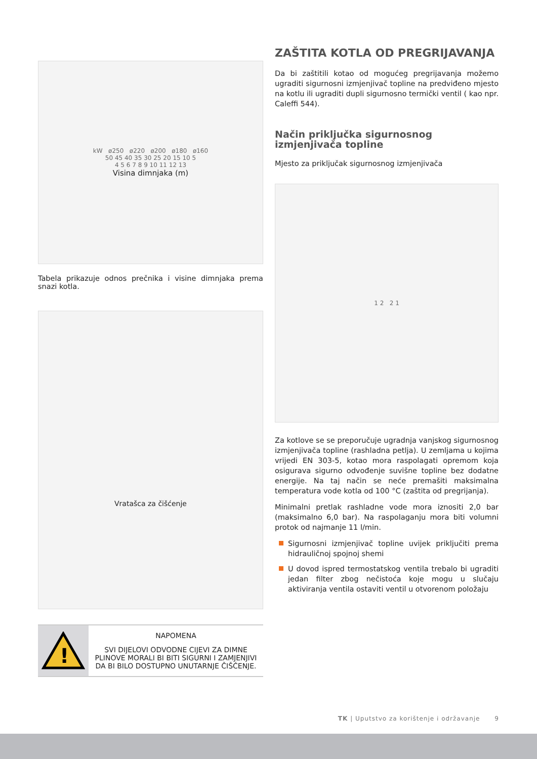kW ø250 ø220 ø200 ø180 ø160
50 45 40 35 30 25 20 15 10 5
4 5 6 7 8 9 10 11 12 13
Visina dimnjaka (m)
Tabela prikazuje odnos prečnika i visine dimnjaka prema snazi kotla.
Vratašca za čišćenje
!
NAPOMENA
SVI DIJELOVI ODVODNE CIJEVI ZA DIMNE PLINOVE MORALI BI BITI SIGURNI I ZAMJENJIVI DA BI BILO DOSTUPNO UNUTARNJE ČIŠĆENJE.
ZAŠTITA KOTLA OD PREGRIJAVANJA
Da bi zaštitili kotao od mogućeg pregrijavanja možemo ugraditi sigurnosni izmjenjivač topline na predviđeno mjesto na kotlu ili ugraditi dupli sigurnosno termički ventil ( kao npr. Caleffi 544).
Način priključka sigurnosnog izmjenjivača topline
Mjesto za priključak sigurnosnog izmjenjivača
1 2 2 1
Za kotlove se se preporučuje ugradnja vanjskog sigurnosnog izmjenjivača topline (rashladna petlja). U zemljama u kojima vrijedi EN 303-5, kotao mora raspolagati opremom koja osigurava sigurno odvođenje suvišne topline bez dodatne energije. Na taj način se neće premašiti maksimalna temperatura vode kotla od 100 °C (zaštita od pregrijanja).
Minimalni pretlak rashladne vode mora iznositi 2,0 bar (maksimalno 6,0 bar). Na raspolaganju mora biti volumni protok od najmanje 11 l/min.
Sigurnosni izmjenjivač topline uvijek priključiti prema hidrauličnoj spojnoj shemi
U dovod ispred termostatskog ventila trebalo bi ugraditi jedan filter zbog nečistoća koje mogu u slučaju aktiviranja ventila ostaviti ventil u otvorenom položaju
TK | Uputstvo za korištenje i održavanje 9